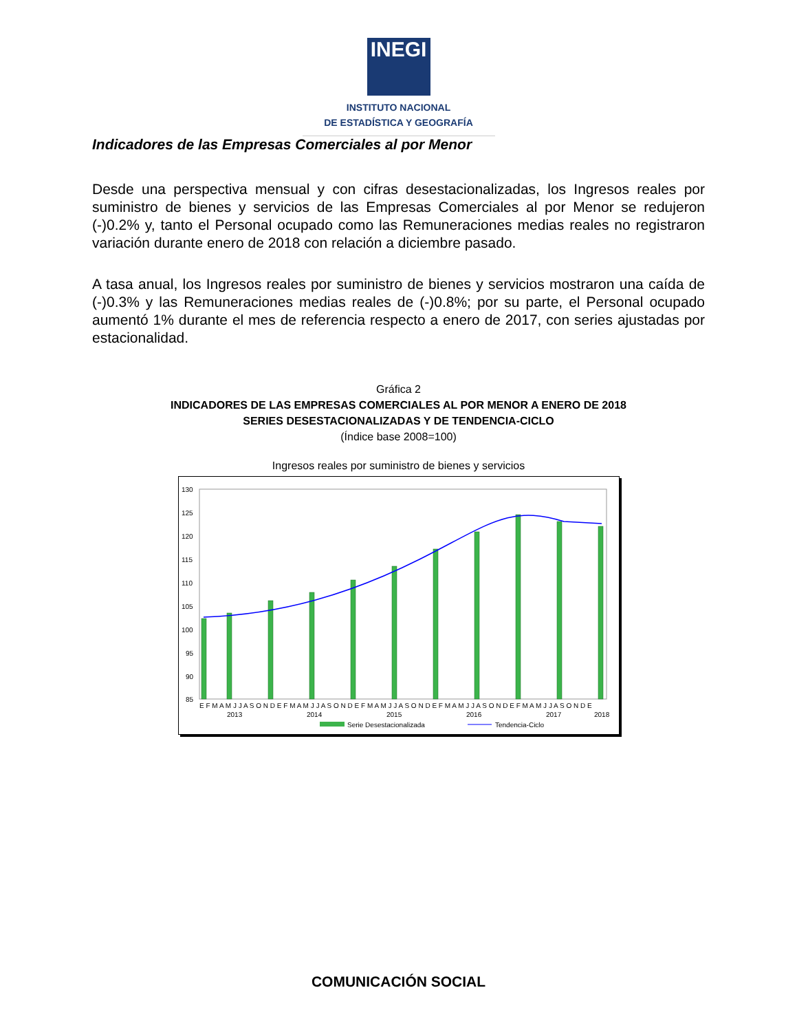INEGI
INSTITUTO NACIONAL
DE ESTADÍSTICA Y GEOGRAFÍA
Indicadores de las Empresas Comerciales al por Menor
Desde una perspectiva mensual y con cifras desestacionalizadas, los Ingresos reales por suministro de bienes y servicios de las Empresas Comerciales al por Menor se redujeron (-)0.2% y, tanto el Personal ocupado como las Remuneraciones medias reales no registraron variación durante enero de 2018 con relación a diciembre pasado.
A tasa anual, los Ingresos reales por suministro de bienes y servicios mostraron una caída de (-)0.3% y las Remuneraciones medias reales de (-)0.8%; por su parte, el Personal ocupado aumentó 1% durante el mes de referencia respecto a enero de 2017, con series ajustadas por estacionalidad.
Gráfica 2
INDICADORES DE LAS EMPRESAS COMERCIALES AL POR MENOR A ENERO DE 2018
SERIES DESESTACIONALIZADAS Y DE TENDENCIA-CICLO
(Índice base 2008=100)
Ingresos reales por suministro de bienes y servicios
130
125
120
115
110
105
100
95
90
85
E F M A M J J A S O N D E F M A M J J A S O N D E F M A M J J A S O N D E F M A M J J A S O N D E F M A M J J A S O N D E
2013
2014
2015
2016
2017
2018
Serie Desestacionalizada
Tendencia-Ciclo
COMUNICACIÓN SOCIAL